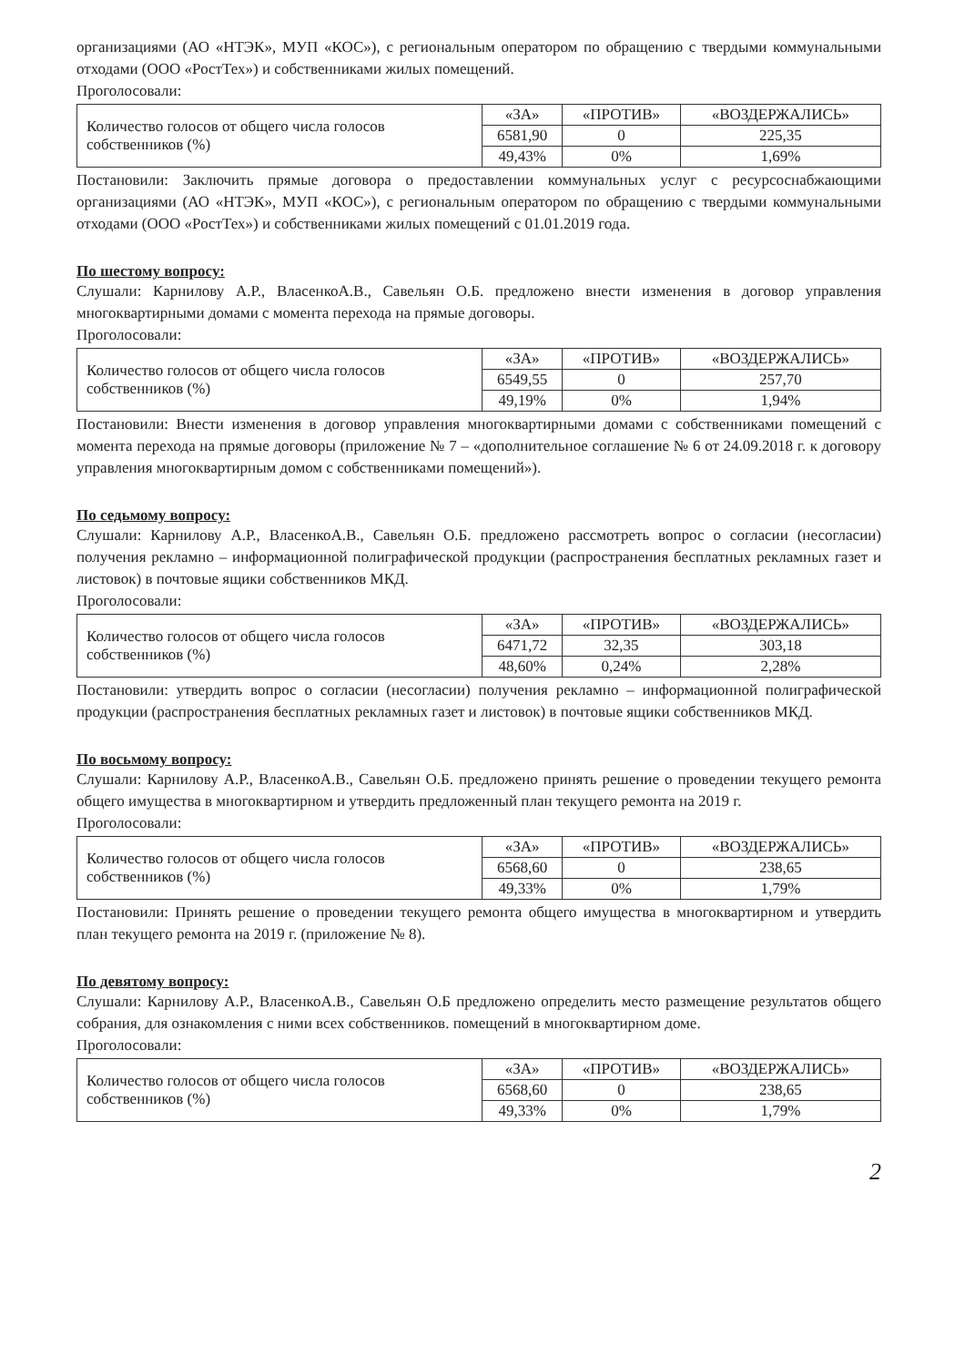организациями (АО «НТЭК», МУП «КОС»), с региональным оператором по обращению с твердыми коммунальными отходами (ООО «РостТех») и собственниками жилых помещений.
Проголосовали:
| Количество голосов от общего числа голосов собственников (%) | «ЗА» | «ПРОТИВ» | «ВОЗДЕРЖАЛИСЬ» |
| | 6581,90 | 0 | 225,35 |
| | 49,43% | 0% | 1,69% |
Постановили: Заключить прямые договора о предоставлении коммунальных услуг с ресурсоснабжающими организациями (АО «НТЭК», МУП «КОС»), с региональным оператором по обращению с твердыми коммунальными отходами (ООО «РостТех») и собственниками жилых помещений с 01.01.2019 года.
По шестому вопросу:
Слушали: Карнилову А.Р., ВласенкоА.В., Савельян О.Б. предложено внести изменения в договор управления многоквартирными домами с момента перехода на прямые договоры.
Проголосовали:
| Количество голосов от общего числа голосов собственников (%) | «ЗА» | «ПРОТИВ» | «ВОЗДЕРЖАЛИСЬ» |
| | 6549,55 | 0 | 257,70 |
| | 49,19% | 0% | 1,94% |
Постановили: Внести изменения в договор управления многоквартирными домами с собственниками помещений с момента перехода на прямые договоры (приложение № 7 – «дополнительное соглашение № 6 от 24.09.2018 г. к договору управления многоквартирным домом с собственниками помещений»).
По седьмому вопросу:
Слушали: Карнилову А.Р., ВласенкоА.В., Савельян О.Б. предложено рассмотреть вопрос о согласии (несогласии) получения рекламно – информационной полиграфической продукции (распространения бесплатных рекламных газет и листовок) в почтовые ящики собственников МКД.
Проголосовали:
| Количество голосов от общего числа голосов собственников (%) | «ЗА» | «ПРОТИВ» | «ВОЗДЕРЖАЛИСЬ» |
| | 6471,72 | 32,35 | 303,18 |
| | 48,60% | 0,24% | 2,28% |
Постановили: утвердить вопрос о согласии (несогласии) получения рекламно – информационной полиграфической продукции (распространения бесплатных рекламных газет и листовок) в почтовые ящики собственников МКД.
По восьмому вопросу:
Слушали: Карнилову А.Р., ВласенкоА.В., Савельян О.Б. предложено принять решение о проведении текущего ремонта общего имущества в многоквартирном и утвердить предложенный план текущего ремонта на 2019 г.
Проголосовали:
| Количество голосов от общего числа голосов собственников (%) | «ЗА» | «ПРОТИВ» | «ВОЗДЕРЖАЛИСЬ» |
| | 6568,60 | 0 | 238,65 |
| | 49,33% | 0% | 1,79% |
Постановили: Принять решение о проведении текущего ремонта общего имущества в многоквартирном и утвердить план текущего ремонта на 2019 г. (приложение № 8).
По девятому вопросу:
Слушали: Карнилову А.Р., ВласенкоА.В., Савельян О.Б предложено определить место размещение результатов общего собрания, для ознакомления с ними всех собственников. помещений в многоквартирном доме.
Проголосовали:
| Количество голосов от общего числа голосов собственников (%) | «ЗА» | «ПРОТИВ» | «ВОЗДЕРЖАЛИСЬ» |
| | 6568,60 | 0 | 238,65 |
| | 49,33% | 0% | 1,79% |
2